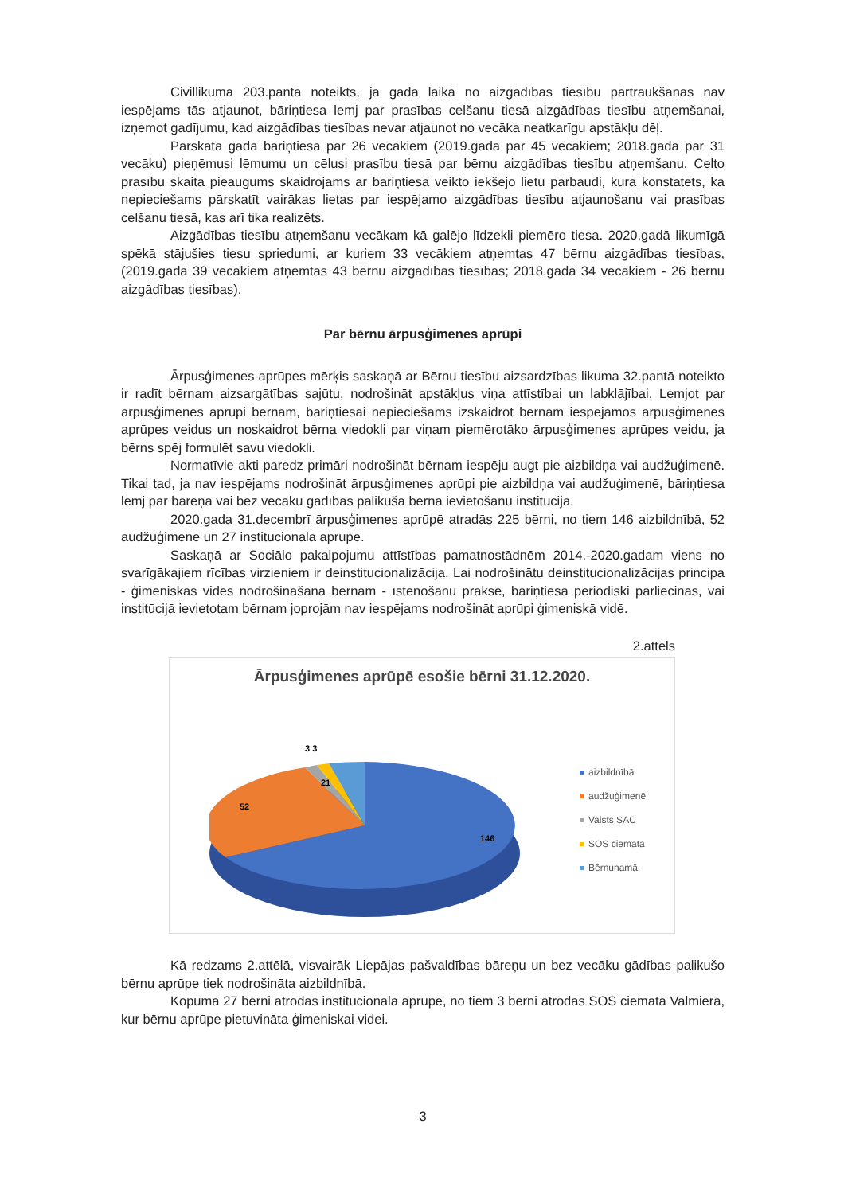Civillikuma 203.pantā noteikts, ja gada laikā no aizgādības tiesību pārtraukšanas nav iespējams tās atjaunot, bāriņtiesa lemj par prasības celšanu tiesā aizgādības tiesību atņemšanai, izņemot gadījumu, kad aizgādības tiesības nevar atjaunot no vecāka neatkarīgu apstākļu dēļ.
Pārskata gadā bāriņtiesa par 26 vecākiem (2019.gadā par 45 vecākiem; 2018.gadā par 31 vecāku) pieņēmusi lēmumu un cēlusi prasību tiesā par bērnu aizgādības tiesību atņemšanu. Celto prasību skaita pieaugums skaidrojams ar bāriņtiesā veikto iekšējo lietu pārbaudi, kurā konstatēts, ka nepieciešams pārskatīt vairākas lietas par iespējamo aizgādības tiesību atjaunošanu vai prasības celšanu tiesā, kas arī tika realizēts.
Aizgādības tiesību atņemšanu vecākam kā galējo līdzekli piemēro tiesa. 2020.gadā likumīgā spēkā stājušies tiesu spriedumi, ar kuriem 33 vecākiem atņemtas 47 bērnu aizgādības tiesības, (2019.gadā 39 vecākiem atņemtas 43 bērnu aizgādības tiesības; 2018.gadā 34 vecākiem - 26 bērnu aizgādības tiesības).
Par bērnu ārpusģimenes aprūpi
Ārpusģimenes aprūpes mērķis saskaņā ar Bērnu tiesību aizsardzības likuma 32.pantā noteikto ir radīt bērnam aizsargātības sajūtu, nodrošināt apstākļus viņa attīstībai un labklājībai. Lemjot par ārpusģimenes aprūpi bērnam, bāriņtiesai nepieciešams izskaidrot bērnam iespējamos ārpusģimenes aprūpes veidus un noskaidrot bērna viedokli par viņam piemērotāko ārpusģimenes aprūpes veidu, ja bērns spēj formulēt savu viedokli.
Normatīvie akti paredz primāri nodrošināt bērnam iespēju augt pie aizbildņa vai audžuģimenē. Tikai tad, ja nav iespējams nodrošināt ārpusģimenes aprūpi pie aizbildņa vai audžuģimenē, bāriņtiesa lemj par bāreņa vai bez vecāku gādības palikuša bērna ievietošanu institūcijā.
2020.gada 31.decembrī ārpusģimenes aprūpē atradās 225 bērni, no tiem 146 aizbildnībā, 52 audžuģimenē un 27 institucionālā aprūpē.
Saskaņā ar Sociālo pakalpojumu attīstības pamatnostādnēm 2014.-2020.gadam viens no svarīgākajiem rīcības virzieniem ir deinstitucionalizācija. Lai nodrošinātu deinstitucionalizācijas principa - ģimeniskas vides nodrošināšana bērnam - īstenošanu praksē, bāriņtiesa periodiski pārliecinās, vai institūcijā ievietotam bērnam joprojām nav iespējams nodrošināt aprūpi ģimeniskā vidē.
2.attēls
Ārpusģimenes aprūpē esošie bērni 31.12.2020.
3 3
21
52
146
aizbildnībā
audžuģimenē
Valsts SAC
SOS ciematā
Bērnunamā
Kā redzams 2.attēlā, visvairāk Liepājas pašvaldības bāreņu un bez vecāku gādības palikušo bērnu aprūpe tiek nodrošināta aizbildnībā.
Kopumā 27 bērni atrodas institucionālā aprūpē, no tiem 3 bērni atrodas SOS ciematā Valmierā, kur bērnu aprūpe pietuvināta ģimeniskai videi.
3